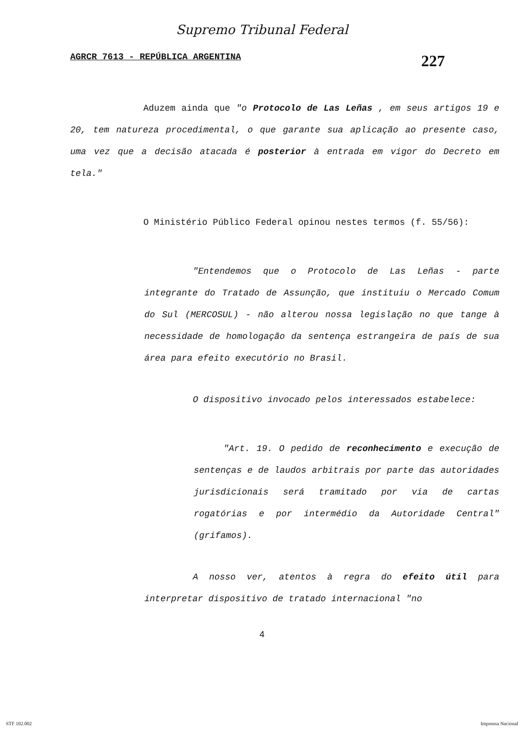Supremo Tribunal Federal
AGRCR 7613 - REPÚBLICA ARGENTINA 227
Aduzem ainda que "o Protocolo de Las Leñas , em seus artigos 19 e 20, tem natureza procedimental, o que garante sua aplicação ao presente caso, uma vez que a decisão atacada é posterior à entrada em vigor do Decreto em tela."
O Ministério Público Federal opinou nestes termos (f. 55/56):
"Entendemos que o Protocolo de Las Leñas - parte integrante do Tratado de Assunção, que instituiu o Mercado Comum do Sul (MERCOSUL) - não alterou nossa legislação no que tange à necessidade de homologação da sentença estrangeira de país de sua área para efeito executório no Brasil.
O dispositivo invocado pelos interessados estabelece:
"Art. 19. O pedido de reconhecimento e execução de sentenças e de laudos arbitrais por parte das autoridades jurisdicionais será tramitado por via de cartas rogatórias e por intermédio da Autoridade Central" (grifamos).
A nosso ver, atentos à regra do efeito útil para interpretar dispositivo de tratado internacional "no
4
STF 102.002 Imprensa Nacional